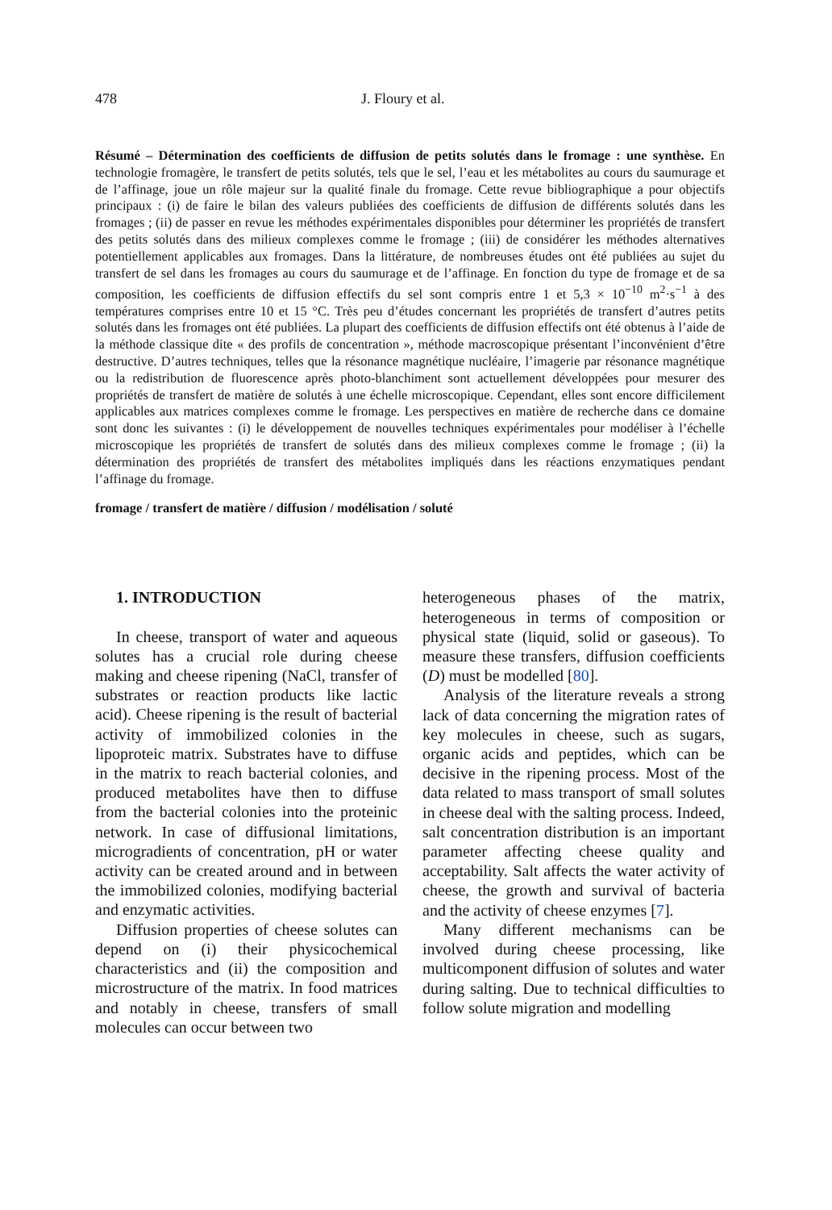478 J. Floury et al.
Résumé – Détermination des coefficients de diffusion de petits solutés dans le fromage : une synthèse. En technologie fromagère, le transfert de petits solutés, tels que le sel, l’eau et les métabolites au cours du saumurage et de l’affinage, joue un rôle majeur sur la qualité finale du fromage. Cette revue bibliographique a pour objectifs principaux : (i) de faire le bilan des valeurs publiées des coefficients de diffusion de différents solutés dans les fromages ; (ii) de passer en revue les méthodes expérimentales disponibles pour déterminer les propriétés de transfert des petits solutés dans des milieux complexes comme le fromage ; (iii) de considérer les méthodes alternatives potentiellement applicables aux fromages. Dans la littérature, de nombreuses études ont été publiées au sujet du transfert de sel dans les fromages au cours du saumurage et de l’affinage. En fonction du type de fromage et de sa composition, les coefficients de diffusion effectifs du sel sont compris entre 1 et 5,3 × 10<sup>−10</sup> m<sup>2</sup>·s<sup>−1</sup> à des températures comprises entre 10 et 15 °C. Très peu d’études concernant les propriétés de transfert d’autres petits solutés dans les fromages ont été publiées. La plupart des coefficients de diffusion effectifs ont été obtenus à l’aide de la méthode classique dite « des profils de concentration », méthode macroscopique présentant l’inconvénient d’être destructive. D’autres techniques, telles que la résonance magnétique nucléaire, l’imagerie par résonance magnétique ou la redistribution de fluorescence après photo-blanchiment sont actuellement développées pour mesurer des propriétés de transfert de matière de solutés à une échelle microscopique. Cependant, elles sont encore difficilement applicables aux matrices complexes comme le fromage. Les perspectives en matière de recherche dans ce domaine sont donc les suivantes : (i) le développement de nouvelles techniques expérimentales pour modéliser à l’échelle microscopique les propriétés de transfert de solutés dans des milieux complexes comme le fromage ; (ii) la détermination des propriétés de transfert des métabolites impliqués dans les réactions enzymatiques pendant l’affinage du fromage.
fromage / transfert de matière / diffusion / modélisation / soluté
1. INTRODUCTION
In cheese, transport of water and aqueous solutes has a crucial role during cheese making and cheese ripening (NaCl, transfer of substrates or reaction products like lactic acid). Cheese ripening is the result of bacterial activity of immobilized colonies in the lipoproteic matrix. Substrates have to diffuse in the matrix to reach bacterial colonies, and produced metabolites have then to diffuse from the bacterial colonies into the proteinic network. In case of diffusional limitations, microgradients of concentration, pH or water activity can be created around and in between the immobilized colonies, modifying bacterial and enzymatic activities.
Diffusion properties of cheese solutes can depend on (i) their physicochemical characteristics and (ii) the composition and microstructure of the matrix. In food matrices and notably in cheese, transfers of small molecules can occur between two
heterogeneous phases of the matrix, heterogeneous in terms of composition or physical state (liquid, solid or gaseous). To measure these transfers, diffusion coefficients (D) must be modelled [80].
Analysis of the literature reveals a strong lack of data concerning the migration rates of key molecules in cheese, such as sugars, organic acids and peptides, which can be decisive in the ripening process. Most of the data related to mass transport of small solutes in cheese deal with the salting process. Indeed, salt concentration distribution is an important parameter affecting cheese quality and acceptability. Salt affects the water activity of cheese, the growth and survival of bacteria and the activity of cheese enzymes [7].
Many different mechanisms can be involved during cheese processing, like multicomponent diffusion of solutes and water during salting. Due to technical difficulties to follow solute migration and modelling